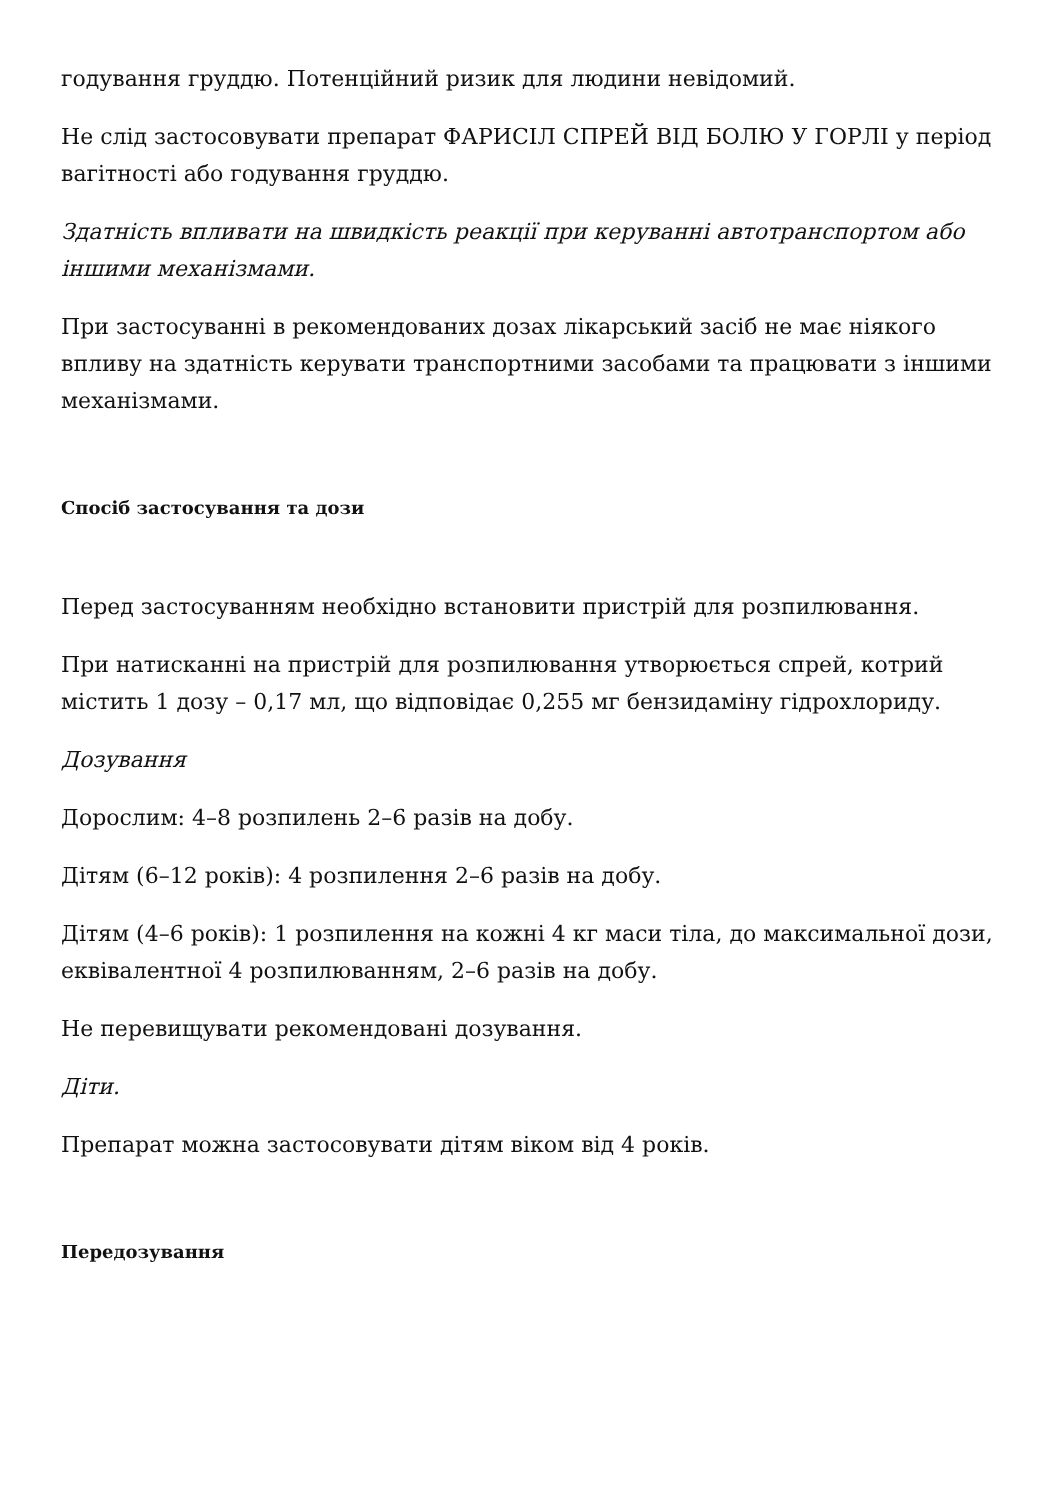годування груддю. Потенційний ризик для людини невідомий.
Не слід застосовувати препарат ФАРИСІЛ СПРЕЙ ВІД БОЛЮ У ГОРЛІ у період вагітності або годування груддю.
Здатність впливати на швидкість реакції при керуванні автотранспортом або іншими механізмами.
При застосуванні в рекомендованих дозах лікарський засіб не має ніякого впливу на здатність керувати транспортними засобами та працювати з іншими механізмами.
Спосіб застосування та дози
Перед застосуванням необхідно встановити пристрій для розпилювання.
При натисканні на пристрій для розпилювання утворюється спрей, котрий містить 1 дозу – 0,17 мл, що відповідає 0,255 мг бензидаміну гідрохлориду.
Дозування
Дорослим: 4–8 розпилень 2–6 разів на добу.
Дітям (6–12 років): 4 розпилення 2–6 разів на добу.
Дітям (4–6 років): 1 розпилення на кожні 4 кг маси тіла, до максимальної дози, еквівалентної 4 розпилюванням, 2–6 разів на добу.
Не перевищувати рекомендовані дозування.
Діти.
Препарат можна застосовувати дітям віком від 4 років.
Передозування